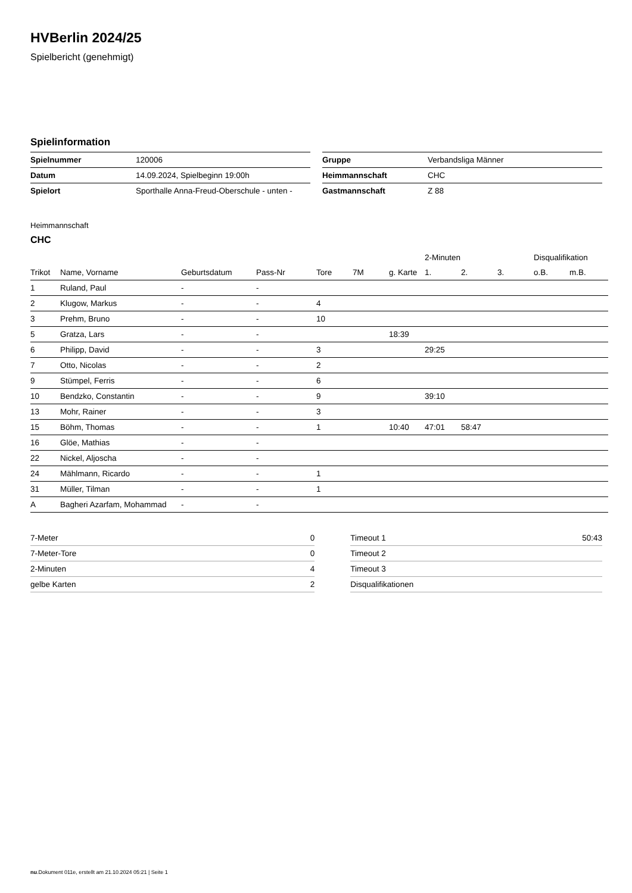HVBerlin 2024/25
Spielbericht (genehmigt)
Spielinformation
| Spielnummer | 120006 |
| Datum | 14.09.2024, Spielbeginn 19:00h |
| Spielort | Sporthalle Anna-Freud-Oberschule - unten - |
| Gruppe | Verbandsliga Männer |
| Heimmannschaft | CHC |
| Gastmannschaft | Z 88 |
Heimmannschaft
CHC
| | | | | | | | 2-Minuten | | | Disqualifikation | |
| --- | --- | --- | --- | --- | --- | --- | --- | --- | --- | --- | --- |
| Trikot | Name, Vorname | Geburtsdatum | Pass-Nr | Tore | 7M | g. Karte | 1. | 2. | 3. | o.B. | m.B. |
| 1 | Ruland, Paul | - | - | | | | | | | | |
| 2 | Klugow, Markus | - | - | 4 | | | | | | | |
| 3 | Prehm, Bruno | - | - | 10 | | | | | | | |
| 5 | Gratza, Lars | - | - | | | 18:39 | | | | | |
| 6 | Philipp, David | - | - | 3 | | | 29:25 | | | | |
| 7 | Otto, Nicolas | - | - | 2 | | | | | | | |
| 9 | Stümpel, Ferris | - | - | 6 | | | | | | | |
| 10 | Bendzko, Constantin | - | - | 9 | | | 39:10 | | | | |
| 13 | Mohr, Rainer | - | - | 3 | | | | | | | |
| 15 | Böhm, Thomas | - | - | 1 | | 10:40 | 47:01 | 58:47 | | | |
| 16 | Glöe, Mathias | - | - | | | | | | | | |
| 22 | Nickel, Aljoscha | - | - | | | | | | | | |
| 24 | Mählmann, Ricardo | - | - | 1 | | | | | | | |
| 31 | Müller, Tilman | - | - | 1 | | | | | | | |
| A | Bagheri Azarfam, Mohammad | - | - | | | | | | | | |
| 7-Meter | 0 |
| 7-Meter-Tore | 0 |
| 2-Minuten | 4 |
| gelbe Karten | 2 |
| Timeout 1 | 50:43 |
| Timeout 2 | |
| Timeout 3 | |
| Disqualifikationen | |
nu.Dokument 011e, erstellt am 21.10.2024 05:21 | Seite 1